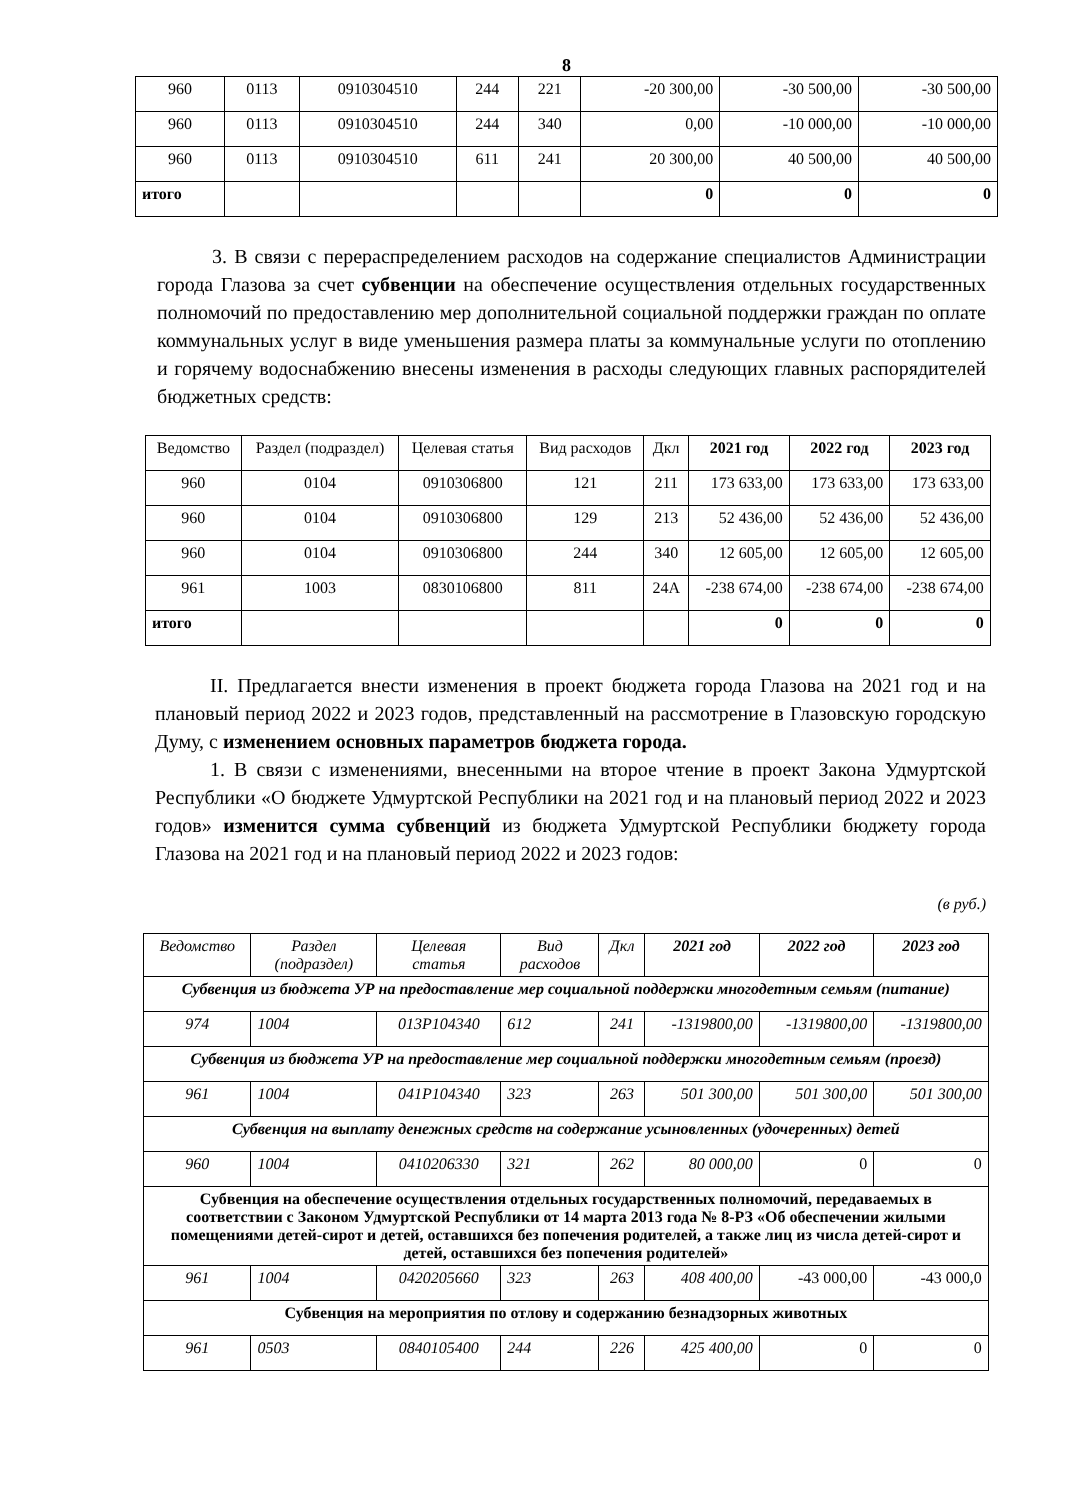8
| 960 | 0113 | 0910304510 | 244 | 221 | -20 300,00 | -30 500,00 | -30 500,00 |
| 960 | 0113 | 0910304510 | 244 | 340 | 0,00 | -10 000,00 | -10 000,00 |
| 960 | 0113 | 0910304510 | 611 | 241 | 20 300,00 | 40 500,00 | 40 500,00 |
| итого | | | | | 0 | 0 | 0 |
3. В связи с перераспределением расходов на содержание специалистов Администрации города Глазова за счет субвенции на обеспечение осуществления отдельных государственных полномочий по предоставлению мер дополнительной социальной поддержки граждан по оплате коммунальных услуг в виде уменьшения размера платы за коммунальные услуги по отоплению и горячему водоснабжению внесены изменения в расходы следующих главных распорядителей бюджетных средств:
| Ведомство | Раздел (подраздел) | Целевая статья | Вид расходов | Дкл | 2021 год | 2022 год | 2023 год |
| --- | --- | --- | --- | --- | --- | --- | --- |
| 960 | 0104 | 0910306800 | 121 | 211 | 173 633,00 | 173 633,00 | 173 633,00 |
| 960 | 0104 | 0910306800 | 129 | 213 | 52 436,00 | 52 436,00 | 52 436,00 |
| 960 | 0104 | 0910306800 | 244 | 340 | 12 605,00 | 12 605,00 | 12 605,00 |
| 961 | 1003 | 0830106800 | 811 | 24А | -238 674,00 | -238 674,00 | -238 674,00 |
| итого | | | | | 0 | 0 | 0 |
II. Предлагается внести изменения в проект бюджета города Глазова на 2021 год и на плановый период 2022 и 2023 годов, представленный на рассмотрение в Глазовскую городскую Думу, с изменением основных параметров бюджета города.
1. В связи с изменениями, внесенными на второе чтение в проект Закона Удмуртской Республики «О бюджете Удмуртской Республики на 2021 год и на плановый период 2022 и 2023 годов» изменится сумма субвенций из бюджета Удмуртской Республики бюджету города Глазова на 2021 год и на плановый период 2022 и 2023 годов:
(в руб.)
| Ведомство | Раздел (подраздел) | Целевая статья | Вид расходов | Дкл | 2021 год | 2022 год | 2023 год |
| --- | --- | --- | --- | --- | --- | --- | --- |
| Субвенция из бюджета УР на предоставление мер социальной поддержки многодетным семьям (питание) | | | | | | | |
| 974 | 1004 | 013P104340 | 612 | 241 | -1319800,00 | -1319800,00 | -1319800,00 |
| Субвенция из бюджета УР на предоставление мер социальной поддержки многодетным семьям (проезд) | | | | | | | |
| 961 | 1004 | 041P104340 | 323 | 263 | 501 300,00 | 501 300,00 | 501 300,00 |
| Субвенция на выплату денежных средств на содержание усыновленных (удочеренных) детей | | | | | | | |
| 960 | 1004 | 0410206330 | 321 | 262 | 80 000,00 | 0 | 0 |
| Субвенция на обеспечение осуществления отдельных государственных полномочий, передаваемых в соответствии с Законом Удмуртской Республики от 14 марта 2013 года № 8-РЗ «Об обеспечении жилыми помещениями детей-сирот и детей, оставшихся без попечения родителей, а также лиц из числа детей-сирот и детей, оставшихся без попечения родителей» | | | | | | | |
| 961 | 1004 | 0420205660 | 323 | 263 | 408 400,00 | -43 000,00 | -43 000,0 |
| Субвенция на мероприятия по отлову и содержанию безнадзорных животных | | | | | | | |
| 961 | 0503 | 0840105400 | 244 | 226 | 425 400,00 | 0 | 0 |